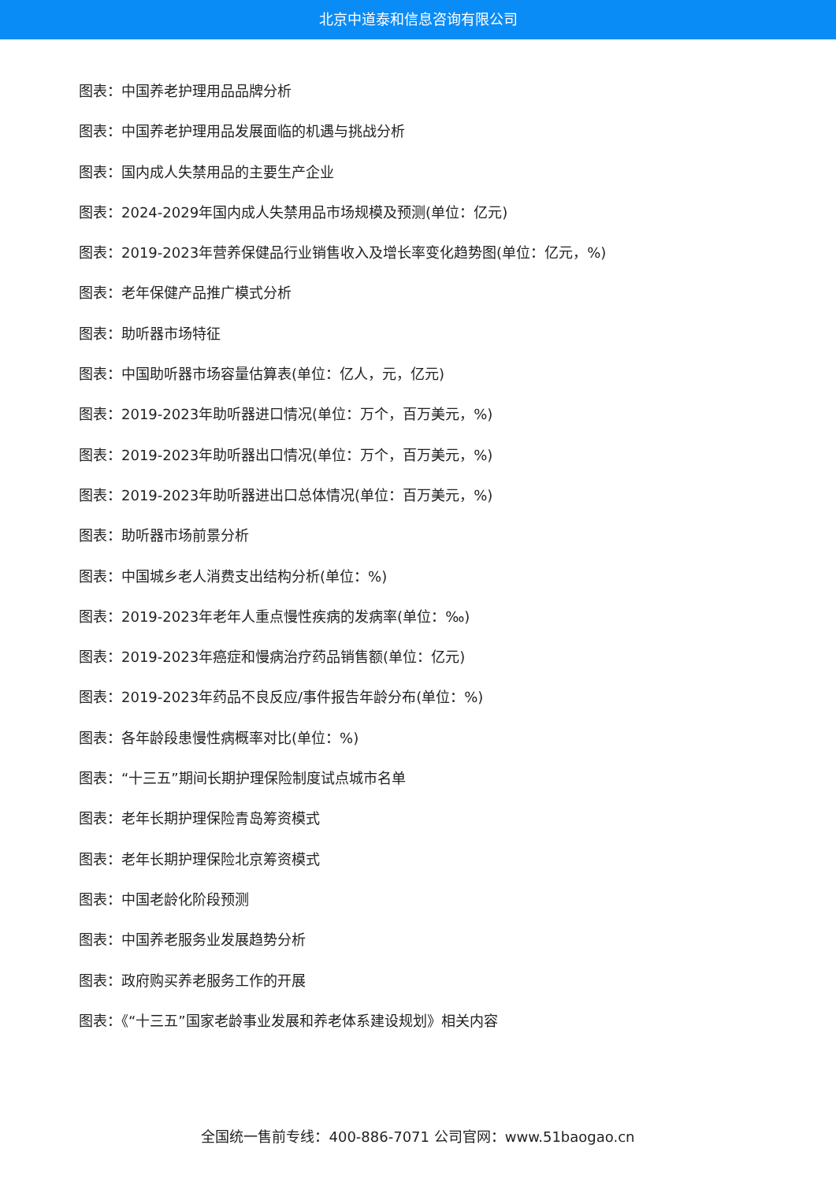北京中道泰和信息咨询有限公司
图表：中国养老护理用品品牌分析
图表：中国养老护理用品发展面临的机遇与挑战分析
图表：国内成人失禁用品的主要生产企业
图表：2024-2029年国内成人失禁用品市场规模及预测(单位：亿元)
图表：2019-2023年营养保健品行业销售收入及增长率变化趋势图(单位：亿元，%)
图表：老年保健产品推广模式分析
图表：助听器市场特征
图表：中国助听器市场容量估算表(单位：亿人，元，亿元)
图表：2019-2023年助听器进口情况(单位：万个，百万美元，%)
图表：2019-2023年助听器出口情况(单位：万个，百万美元，%)
图表：2019-2023年助听器进出口总体情况(单位：百万美元，%)
图表：助听器市场前景分析
图表：中国城乡老人消费支出结构分析(单位：%)
图表：2019-2023年老年人重点慢性疾病的发病率(单位：‰)
图表：2019-2023年癌症和慢病治疗药品销售额(单位：亿元)
图表：2019-2023年药品不良反应/事件报告年龄分布(单位：%)
图表：各年龄段患慢性病概率对比(单位：%)
图表：“十三五”期间长期护理保险制度试点城市名单
图表：老年长期护理保险青岛筹资模式
图表：老年长期护理保险北京筹资模式
图表：中国老龄化阶段预测
图表：中国养老服务业发展趋势分析
图表：政府购买养老服务工作的开展
图表：《“十三五”国家老龄事业发展和养老体系建设规划》相关内容
全国统一售前专线：400-886-7071 公司官网：www.51baogao.cn